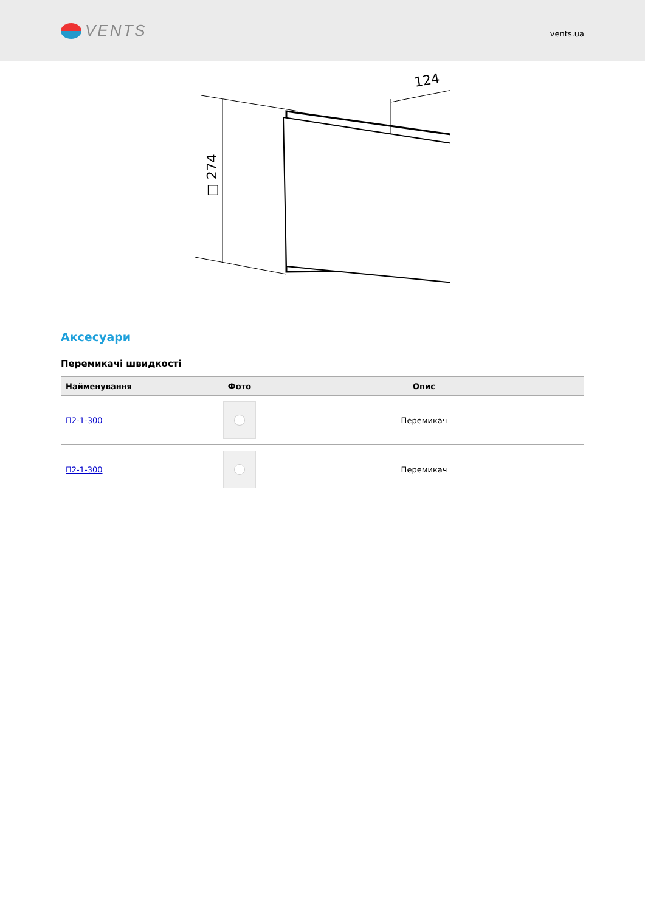VENTS
vents.ua
□ 274
124
Аксесуари
Перемикачі швидкості
| Найменування | Фото | Опис |
| --- | --- | --- |
| П2-1-300 | | Перемикач |
| П2-1-300 | | Перемикач |